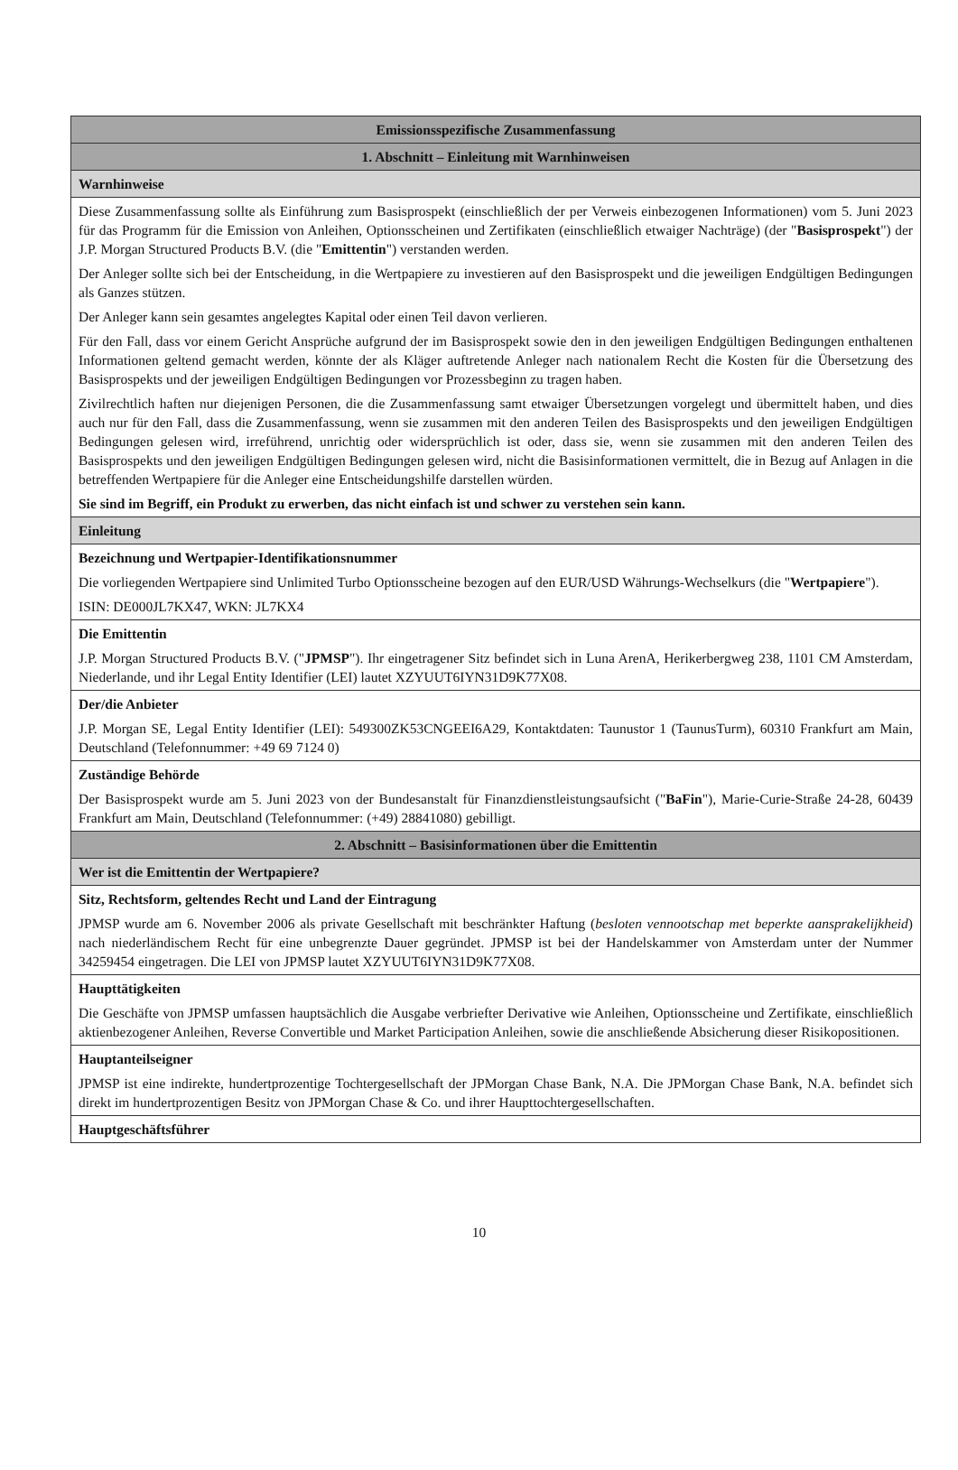| Emissionsspezifische Zusammenfassung |
| 1. Abschnitt – Einleitung mit Warnhinweisen |
| Warnhinweise |
| Diese Zusammenfassung sollte als Einführung zum Basisprospekt (einschließlich der per Verweis einbezogenen Informationen) vom 5. Juni 2023 für das Programm für die Emission von Anleihen, Optionsscheinen und Zertifikaten (einschließlich etwaiger Nachträge) (der " Basisprospekt ") der J.P. Morgan Structured Products B.V. (die " Emittentin ") verstanden werden. Der Anleger sollte sich bei der Entscheidung, in die Wertpapiere zu investieren auf den Basisprospekt und die jeweiligen Endgültigen Bedingungen als Ganzes stützen. Der Anleger kann sein gesamtes angelegtes Kapital oder einen Teil davon verlieren. Für den Fall, dass vor einem Gericht Ansprüche aufgrund der im Basisprospekt sowie den in den jeweiligen Endgültigen Bedingungen enthaltenen Informationen geltend gemacht werden, könnte der als Kläger auftretende Anleger nach nationalem Recht die Kosten für die Übersetzung des Basisprospekts und der jeweiligen Endgültigen Bedingungen vor Prozessbeginn zu tragen haben. Zivilrechtlich haften nur diejenigen Personen, die die Zusammenfassung samt etwaiger Übersetzungen vorgelegt und übermittelt haben, und dies auch nur für den Fall, dass die Zusammenfassung, wenn sie zusammen mit den anderen Teilen des Basisprospekts und den jeweiligen Endgültigen Bedingungen gelesen wird, irreführend, unrichtig oder widersprüchlich ist oder, dass sie, wenn sie zusammen mit den anderen Teilen des Basisprospekts und den jeweiligen Endgültigen Bedingungen gelesen wird, nicht die Basisinformationen vermittelt, die in Bezug auf Anlagen in die betreffenden Wertpapiere für die Anleger eine Entscheidungshilfe darstellen würden. Sie sind im Begriff, ein Produkt zu erwerben, das nicht einfach ist und schwer zu verstehen sein kann. |
| Einleitung |
| Bezeichnung und Wertpapier-Identifikationsnummer Die vorliegenden Wertpapiere sind Unlimited Turbo Optionsscheine bezogen auf den EUR/USD Währungs-Wechselkurs (die " Wertpapiere "). ISIN: DE000JL7KX47, WKN: JL7KX4 |
| Die Emittentin J.P. Morgan Structured Products B.V. (" JPMSP "). Ihr eingetragener Sitz befindet sich in Luna ArenA, Herikerbergweg 238, 1101 CM Amsterdam, Niederlande, und ihr Legal Entity Identifier (LEI) lautet XZYUUT6IYN31D9K77X08. |
| Der/die Anbieter J.P. Morgan SE, Legal Entity Identifier (LEI): 549300ZK53CNGEEI6A29, Kontaktdaten: Taunustor 1 (TaunusTurm), 60310 Frankfurt am Main, Deutschland (Telefonnummer: +49 69 7124 0) |
| Zuständige Behörde Der Basisprospekt wurde am 5. Juni 2023 von der Bundesanstalt für Finanzdienstleistungsaufsicht (" BaFin "), Marie-Curie-Straße 24-28, 60439 Frankfurt am Main, Deutschland (Telefonnummer: (+49) 28841080) gebilligt. |
| 2. Abschnitt – Basisinformationen über die Emittentin |
| Wer ist die Emittentin der Wertpapiere? |
| Sitz, Rechtsform, geltendes Recht und Land der Eintragung JPMSP wurde am 6. November 2006 als private Gesellschaft mit beschränkter Haftung ( besloten vennootschap met beperkte aansprakelijkheid ) nach niederländischem Recht für eine unbegrenzte Dauer gegründet. JPMSP ist bei der Handelskammer von Amsterdam unter der Nummer 34259454 eingetragen. Die LEI von JPMSP lautet XZYUUT6IYN31D9K77X08. |
| Haupttätigkeiten Die Geschäfte von JPMSP umfassen hauptsächlich die Ausgabe verbriefter Derivative wie Anleihen, Optionsscheine und Zertifikate, einschließlich aktienbezogener Anleihen, Reverse Convertible und Market Participation Anleihen, sowie die anschließende Absicherung dieser Risikopositionen. |
| Hauptanteilseigner JPMSP ist eine indirekte, hundertprozentige Tochtergesellschaft der JPMorgan Chase Bank, N.A. Die JPMorgan Chase Bank, N.A. befindet sich direkt im hundertprozentigen Besitz von JPMorgan Chase & Co. und ihrer Haupttochtergesellschaften. |
| Hauptgeschäftsführer |
10